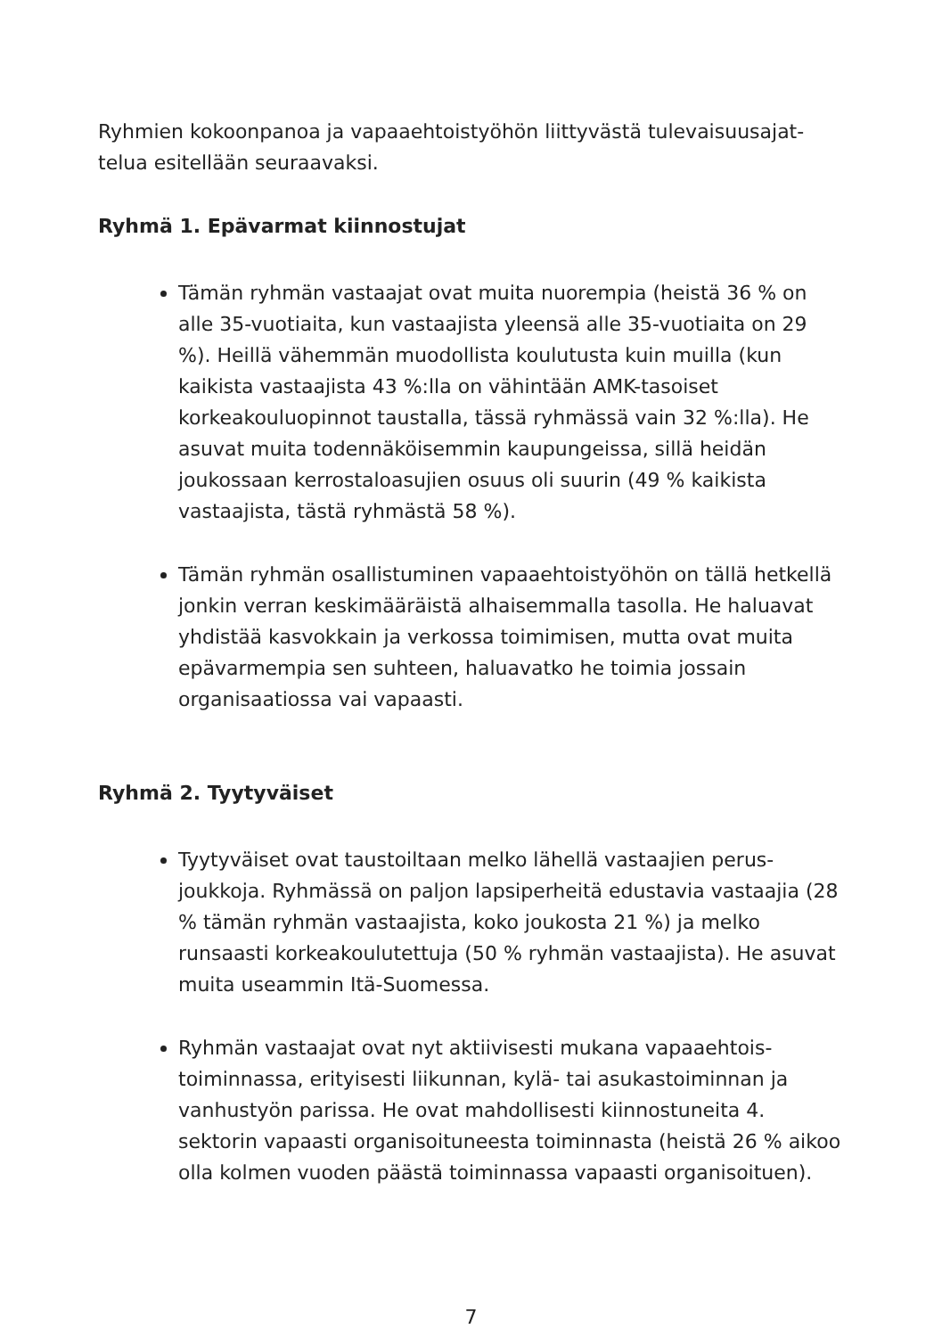Ryhmien kokoonpanoa ja vapaaehtoistyöhön liittyvästä tulevaisuusajat­telua esitellään seuraavaksi.
Ryhmä 1. Epävarmat kiinnostujat
Tämän ryhmän vastaajat ovat muita nuorempia (heistä 36 % on alle 35-vuotiaita, kun vastaajista yleensä alle 35-vuotiaita on 29 %). Heillä vähemmän muodollista koulutusta kuin muilla (kun kaikista vastaajista 43 %:lla on vähintään AMK-tasoiset korkeakouluopinnot taustalla, tässä ryhmässä vain 32 %:lla). He asuvat muita todennäköisemmin kaupungeissa, sillä heidän joukossaan kerrostaloasujien osuus oli suurin (49 % kaikista vastaajista, tästä ryhmästä 58 %).
Tämän ryhmän osallistuminen vapaaehtoistyöhön on tällä het­kellä jonkin verran keskimääräistä alhaisemmalla tasolla. He haluavat yhdistää kasvokkain ja verkossa toimimisen, mutta ovat muita epävarmempia sen suhteen, haluavatko he toimia jossain organisaatiossa vai vapaasti.
Ryhmä 2. Tyytyväiset
Tyytyväiset ovat taustoiltaan melko lähellä vastaajien perus­joukkoja. Ryhmässä on paljon lapsiperheitä edustavia vas­taajia (28 % tämän ryhmän vastaajista, koko joukosta 21 %) ja melko runsaasti korkeakoulutettuja (50 % ryhmän vastaajista). He asuvat muita useammin Itä-Suomessa.
Ryhmän vastaajat ovat nyt aktiivisesti mukana vapaaehtois­toiminnassa, erityisesti liikunnan, kylä- tai asukastoiminnan ja vanhustyön parissa. He ovat mahdollisesti kiinnostuneita 4. sektorin vapaasti organisoituneesta toiminnasta (heistä 26 % aikoo olla kolmen vuoden päästä toiminnassa vapaasti organi­soituen).
7